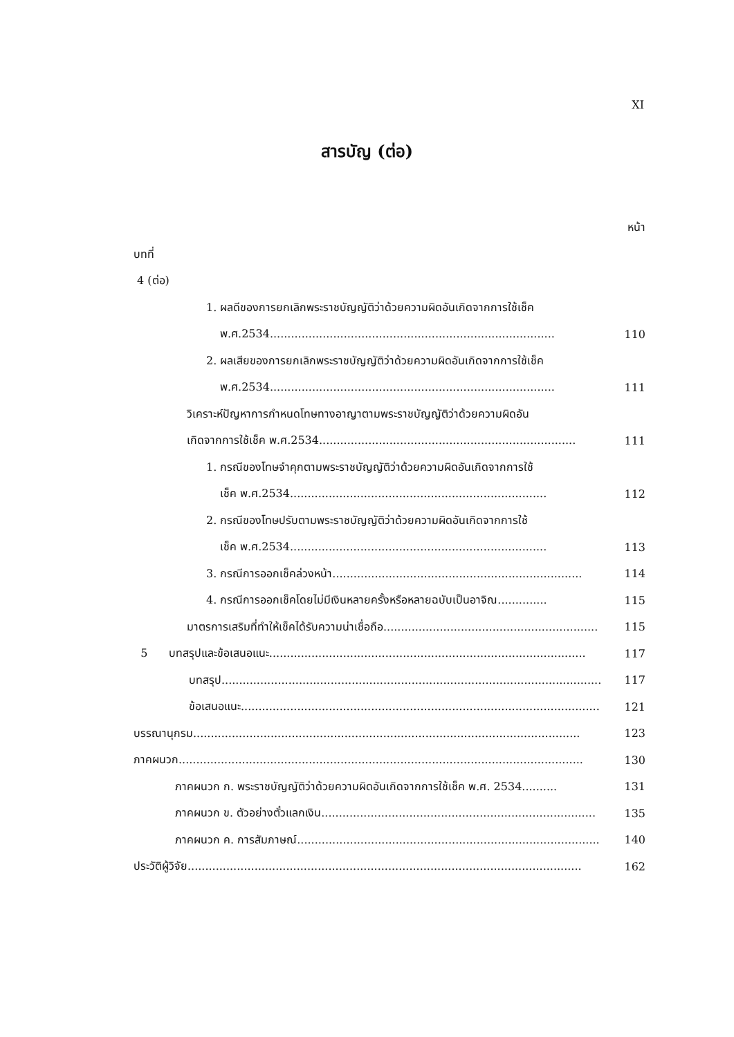XI
สารบัญ (ต่อ)
หน้า
บทที่
4 (ต่อ)
1. ผลดีของการยกเลิกพระราชบัญญัติว่าด้วยความผิดอันเกิดจากการใช้เช็ค
พ.ศ.2534................................................................................. 110
2. ผลเสียของการยกเลิกพระราชบัญญัติว่าด้วยความผิดอันเกิดจากการใช้เช็ค
พ.ศ.2534................................................................................. 111
วิเคราะห์ปัญหาการกำหนดโทษทางอาญาตามพระราชบัญญัติว่าด้วยความผิดอัน
เกิดจากการใช้เช็ค พ.ศ.2534......................................................................... 111
1. กรณีของโทษจำคุกตามพระราชบัญญัติว่าด้วยความผิดอันเกิดจากการใช้
เช็ค พ.ศ.2534......................................................................... 112
2. กรณีของโทษปรับตามพระราชบัญญัติว่าด้วยความผิดอันเกิดจากการใช้
เช็ค พ.ศ.2534......................................................................... 113
3. กรณีการออกเช็คล่วงหน้า....................................................................... 114
4. กรณีการออกเช็คโดยไม่มีเงินหลายครั้งหรือหลายฉบับเป็นอาจิณ.............. 115
มาตรการเสริมที่ทำให้เช็คได้รับความน่าเชื่อถือ............................................................. 115
5 บทสรุปและข้อเสนอแนะ.......................................................................................... 117
บทสรุป............................................................................................................ 117
ข้อเสนอแนะ...................................................................................................... 121
บรรณานุกรม.............................................................................................................. 123
ภาคผนวก................................................................................................................... 130
ภาคผนวก ก. พระราชบัญญัติว่าด้วยความผิดอันเกิดจากการใช้เช็ค พ.ศ. 2534.......... 131
ภาคผนวก ข. ตัวอย่างตั๋วแลกเงิน.............................................................................. 135
ภาคผนวก ค. การสัมภาษณ์...................................................................................... 140
ประวัติผู้วิจัย................................................................................................................ 162